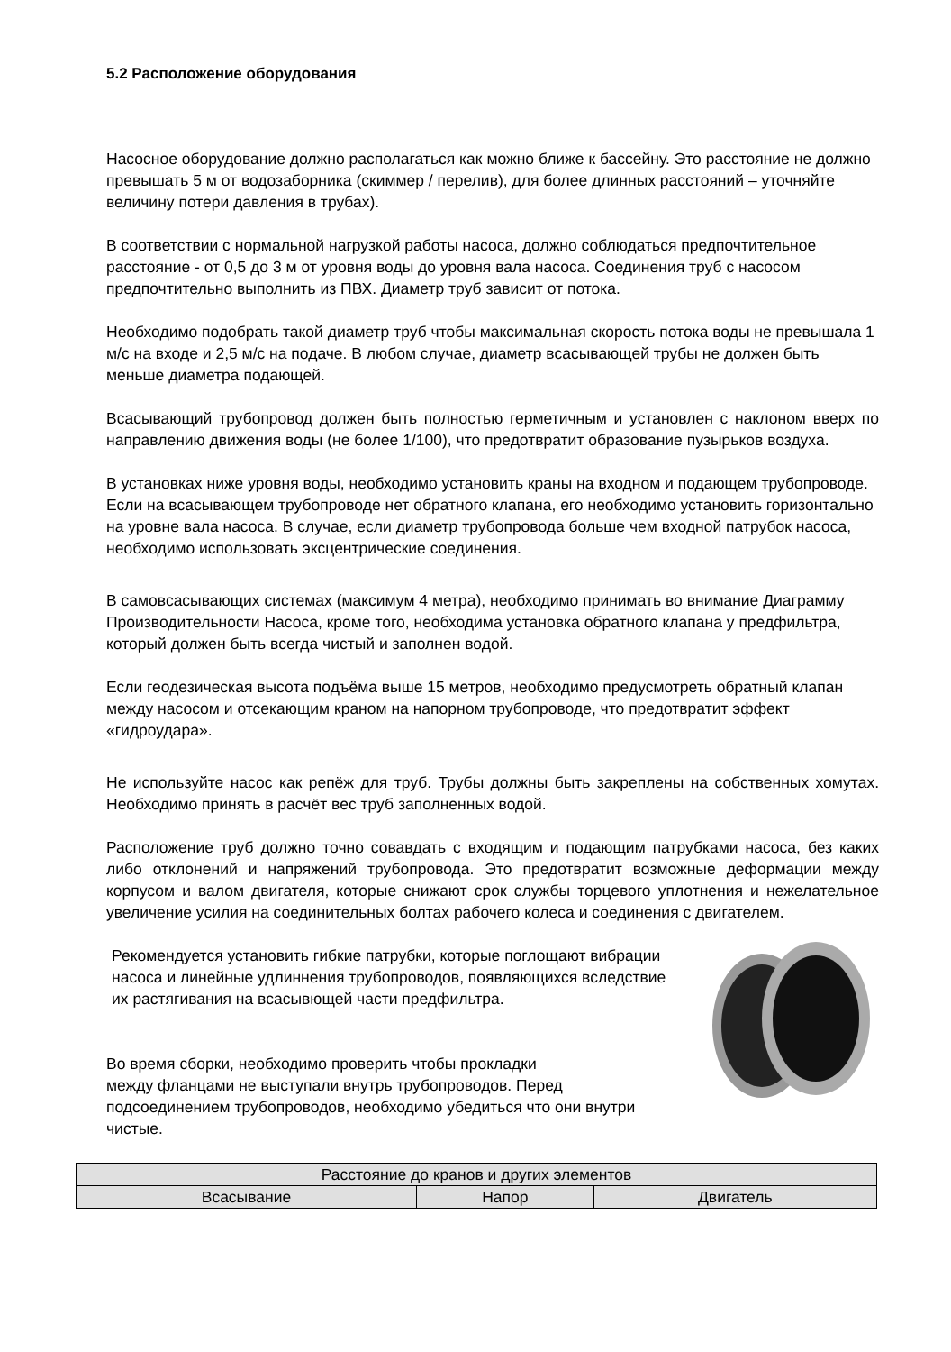5.2 Расположение оборудования
Насосное оборудование должно располагаться как можно ближе к бассейну. Это расстояние не должно превышать 5 м от водозаборника (скиммер / перелив), для более длинных расстояний – уточняйте величину потери давления в трубах).
В соответствии с нормальной нагрузкой работы насоса, должно соблюдаться предпочтительное расстояние - от 0,5 до 3 м от уровня воды до уровня вала насоса. Соединения труб с насосом предпочтительно выполнить из ПВХ. Диаметр труб зависит от потока.
Необходимо подобрать такой диаметр труб чтобы максимальная скорость потока воды не превышала 1 м/с на входе и 2,5 м/с на подаче. В любом случае, диаметр всасывающей трубы не должен быть меньше диаметра подающей.
Всасывающий трубопровод должен быть полностью герметичным и установлен с наклоном вверх по направлению движения воды (не более 1/100), что предотвратит образование пузырьков воздуха.
В установках ниже уровня воды, необходимо установить краны на входном и подающем трубопроводе. Если на всасывающем трубопроводе нет обратного клапана, его необходимо установить горизонтально на уровне вала насоса. В случае, если диаметр трубопровода больше чем входной патрубок насоса, необходимо использовать эксцентрические соединения.
В самовсасывающих системах (максимум 4 метра), необходимо принимать во внимание Диаграмму Производительности Насоса, кроме того, необходима установка обратного клапана у предфильтра, который должен быть всегда чистый и заполнен водой.
Если геодезическая высота подъёма выше 15 метров, необходимо предусмотреть обратный клапан между насосом и отсекающим краном на напорном трубопроводе, что предотвратит эффект «гидроудара».
Не используйте насос как репёж для труб. Трубы должны быть закреплены на собственных хомутах. Необходимо принять в расчёт вес труб заполненных водой.
Расположение труб должно точно совавдать с входящим и подающим патрубками насоса, без каких либо отклонений и напряжений трубопровода. Это предотвратит возможные деформации между корпусом и валом двигателя, которые снижают срок службы торцевого уплотнения и нежелательное увеличение усилия на соединительных болтах рабочего колеса и соединения с двигателем.
Рекомендуется установить гибкие патрубки, которые поглощают вибрации насоса и линейные удлиннения трубопроводов, появляющихся вследствие их растягивания на всасывющей части предфильтра.
Во время сборки, необходимо проверить чтобы прокладки
между фланцами не выступали внутрь трубопроводов. Перед подсоединением трубопроводов, необходимо убедиться что они внутри чистые.
| Расстояние до кранов и других элементов | | |
| Всасывание | Напор | Двигатель |